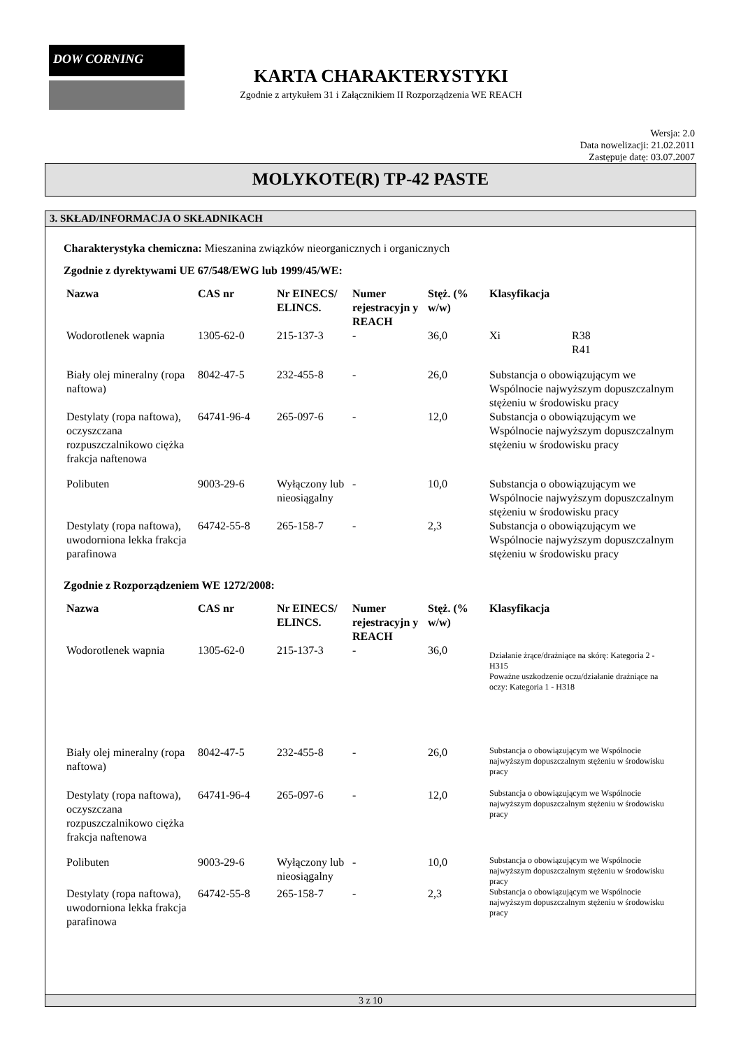DOW CORNING
KARTA CHARAKTERYSTYKI
Zgodnie z artykułem 31 i Załącznikiem II Rozporządzenia WE REACH
Wersja: 2.0
Data nowelizacji: 21.02.2011
Zastępuje datę: 03.07.2007
MOLYKOTE(R) TP-42 PASTE
3. SKŁAD/INFORMACJA O SKŁADNIKACH
Charakterystyka chemiczna: Mieszanina związków nieorganicznych i organicznych
Zgodnie z dyrektywami UE 67/548/EWG lub 1999/45/WE:
| Nazwa | CAS nr | Nr EINECS/ ELINCS. | Numer rejestracyjn y REACH | Stęż. (% w/w) | Klasyfikacja | |
| --- | --- | --- | --- | --- | --- | --- |
| Wodorotlenek wapnia | 1305-62-0 | 215-137-3 | - | 36,0 | Xi | R38 R41 |
| Biały olej mineralny (ropa naftowa) | 8042-47-5 | 232-455-8 | - | 26,0 | Substancja o obowiązującym we Wspólnocie najwyższym dopuszczalnym stężeniu w środowisku pracy | |
| Destylaty (ropa naftowa), oczyszczana rozpuszczalnikowo ciężka frakcja naftenowa | 64741-96-4 | 265-097-6 | - | 12,0 | Substancja o obowiązującym we Wspólnocie najwyższym dopuszczalnym stężeniu w środowisku pracy | |
| Polibuten | 9003-29-6 | Wyłączony lub nieosiągalny | - | 10,0 | Substancja o obowiązującym we Wspólnocie najwyższym dopuszczalnym stężeniu w środowisku pracy | |
| Destylaty (ropa naftowa), uwodorniona lekka frakcja parafinowa | 64742-55-8 | 265-158-7 | - | 2,3 | Substancja o obowiązującym we Wspólnocie najwyższym dopuszczalnym stężeniu w środowisku pracy | |
Zgodnie z Rozporządzeniem WE 1272/2008:
| Nazwa | CAS nr | Nr EINECS/ ELINCS. | Numer rejestracyjn y REACH | Stęż. (% w/w) | Klasyfikacja |
| --- | --- | --- | --- | --- | --- |
| Wodorotlenek wapnia | 1305-62-0 | 215-137-3 | - | 36,0 | Działanie żrące/drażniące na skórę: Kategoria 2 - H315 Poważne uszkodzenie oczu/działanie drażniące na oczy: Kategoria 1 - H318 |
| Biały olej mineralny (ropa naftowa) | 8042-47-5 | 232-455-8 | - | 26,0 | Substancja o obowiązującym we Wspólnocie najwyższym dopuszczalnym stężeniu w środowisku pracy |
| Destylaty (ropa naftowa), oczyszczana rozpuszczalnikowo ciężka frakcja naftenowa | 64741-96-4 | 265-097-6 | - | 12,0 | Substancja o obowiązującym we Wspólnocie najwyższym dopuszczalnym stężeniu w środowisku pracy |
| Polibuten | 9003-29-6 | Wyłączony lub nieosiągalny | - | 10,0 | Substancja o obowiązującym we Wspólnocie najwyższym dopuszczalnym stężeniu w środowisku pracy |
| Destylaty (ropa naftowa), uwodorniona lekka frakcja parafinowa | 64742-55-8 | 265-158-7 | - | 2,3 | Substancja o obowiązującym we Wspólnocie najwyższym dopuszczalnym stężeniu w środowisku pracy |
3 z 10